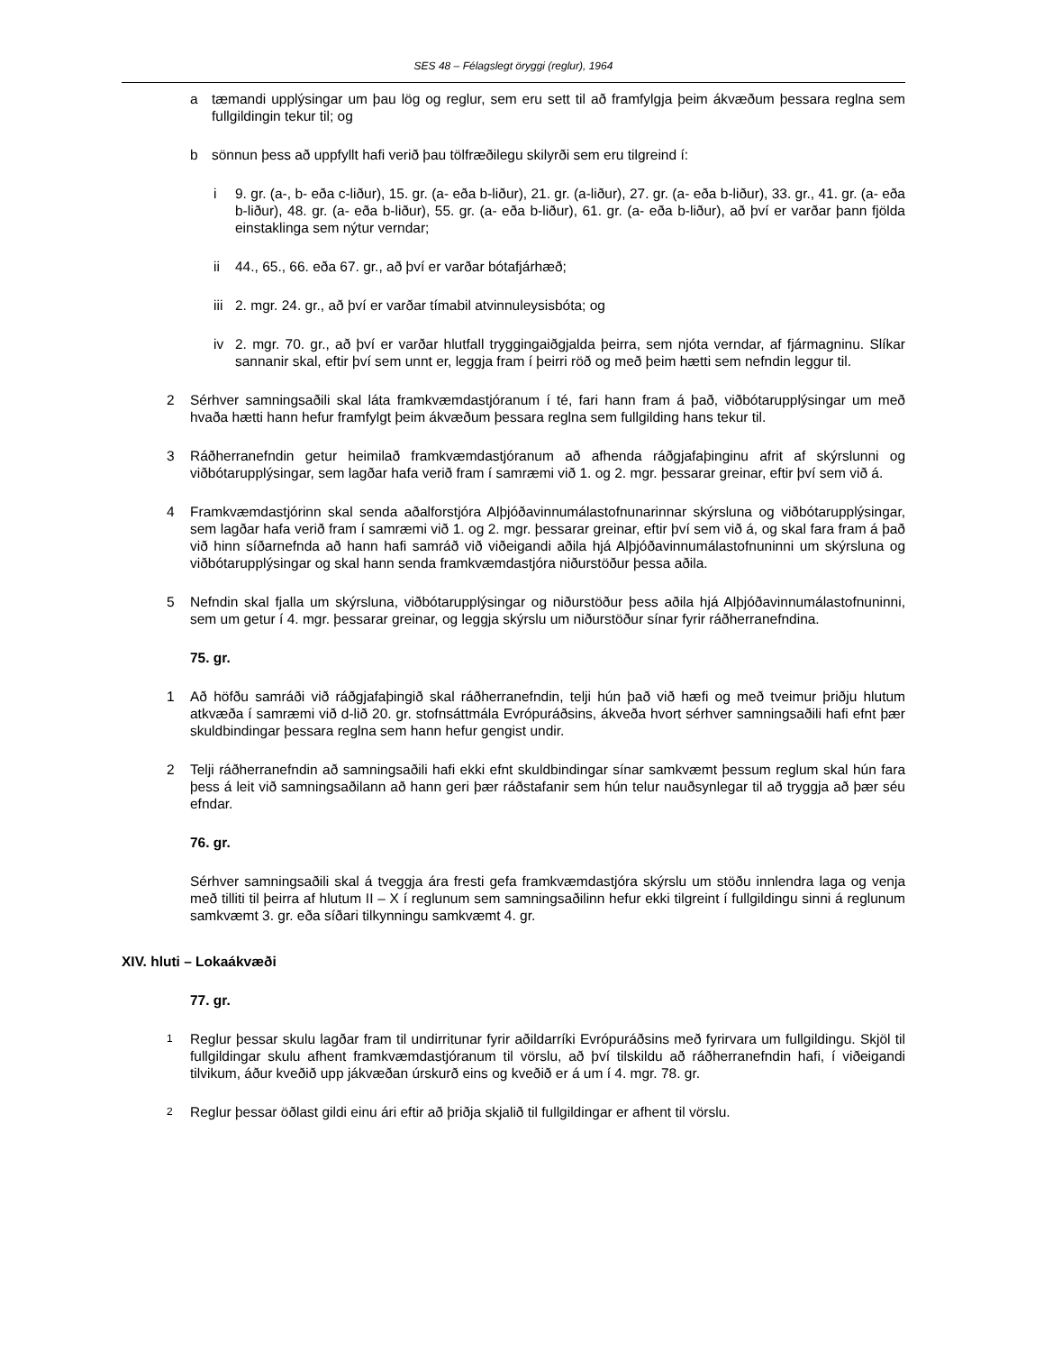SES 48 – Félagslegt öryggi (reglur), 1964
a tæmandi upplýsingar um þau lög og reglur, sem eru sett til að framfylgja þeim ákvæðum þessara reglna sem fullgildingin tekur til; og
b sönnun þess að uppfyllt hafi verið þau tölfræðilegu skilyrði sem eru tilgreind í:
i 9. gr. (a-, b- eða c-liður), 15. gr. (a- eða b-liður), 21. gr. (a-liður), 27. gr. (a- eða b-liður), 33. gr., 41. gr. (a- eða b-liður), 48. gr. (a- eða b-liður), 55. gr. (a- eða b-liður), 61. gr. (a- eða b-liður), að því er varðar þann fjölda einstaklinga sem nýtur verndar;
ii 44., 65., 66. eða 67. gr., að því er varðar bótafjárhæð;
iii 2. mgr. 24. gr., að því er varðar tímabil atvinnuleysisbóta; og
iv 2. mgr. 70. gr., að því er varðar hlutfall tryggingaiðgjalda þeirra, sem njóta verndar, af fjármagninu. Slíkar sannanir skal, eftir því sem unnt er, leggja fram í þeirri röð og með þeim hætti sem nefndin leggur til.
2 Sérhver samningsaðili skal láta framkvæmdastjóranum í té, fari hann fram á það, viðbótarupplýsingar um með hvaða hætti hann hefur framfylgt þeim ákvæðum þessara reglna sem fullgilding hans tekur til.
3 Ráðherranefndin getur heimilað framkvæmdastjóranum að afhenda ráðgjafaþinginu afrit af skýrslunni og viðbótarupplýsingar, sem lagðar hafa verið fram í samræmi við 1. og 2. mgr. þessarar greinar, eftir því sem við á.
4 Framkvæmdastjórinn skal senda aðalforstjóra Alþjóðavinnumálastofnunarinnar skýrsluna og viðbótarupplýsingar, sem lagðar hafa verið fram í samræmi við 1. og 2. mgr. þessarar greinar, eftir því sem við á, og skal fara fram á það við hinn síðarnefnda að hann hafi samráð við viðeigandi aðila hjá Alþjóðavinnumálastofnuninni um skýrsluna og viðbótarupplýsingar og skal hann senda framkvæmdastjóra niðurstöður þessa aðila.
5 Nefndin skal fjalla um skýrsluna, viðbótarupplýsingar og niðurstöður þess aðila hjá Alþjóðavinnumálastofnuninni, sem um getur í 4. mgr. þessarar greinar, og leggja skýrslu um niðurstöður sínar fyrir ráðherranefndina.
75. gr.
1 Að höfðu samráði við ráðgjafaþingið skal ráðherranefndin, telji hún það við hæfi og með tveimur þriðju hlutum atkvæða í samræmi við d-lið 20. gr. stofnsáttmála Evrópuráðsins, ákveða hvort sérhver samningsaðili hafi efnt þær skuldbindingar þessara reglna sem hann hefur gengist undir.
2 Telji ráðherranefndin að samningsaðili hafi ekki efnt skuldbindingar sínar samkvæmt þessum reglum skal hún fara þess á leit við samningsaðilann að hann geri þær ráðstafanir sem hún telur nauðsynlegar til að tryggja að þær séu efndar.
76. gr.
Sérhver samningsaðili skal á tveggja ára fresti gefa framkvæmdastjóra skýrslu um stöðu innlendra laga og venja með tilliti til þeirra af hlutum II – X í reglunum sem samningsaðilinn hefur ekki tilgreint í fullgildingu sinni á reglunum samkvæmt 3. gr. eða síðari tilkynningu samkvæmt 4. gr.
XIV. hluti – Lokaákvæði
77. gr.
1 Reglur þessar skulu lagðar fram til undirritunar fyrir aðildarríki Evrópuráðsins með fyrirvara um fullgildingu. Skjöl til fullgildingar skulu afhent framkvæmdastjóranum til vörslu, að því tilskildu að ráðherranefndin hafi, í viðeigandi tilvikum, áður kveðið upp jákvæðan úrskurð eins og kveðið er á um í 4. mgr. 78. gr.
2 Reglur þessar öðlast gildi einu ári eftir að þriðja skjalið til fullgildingar er afhent til vörslu.